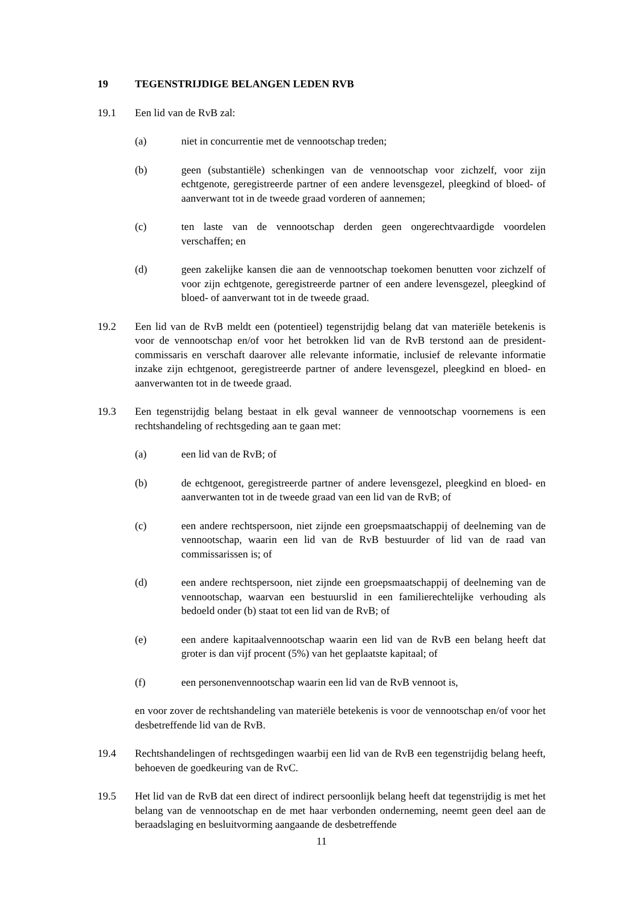19 TEGENSTRIJDIGE BELANGEN LEDEN RVB
19.1 Een lid van de RvB zal:
(a) niet in concurrentie met de vennootschap treden;
(b) geen (substantiële) schenkingen van de vennootschap voor zichzelf, voor zijn echtgenote, geregistreerde partner of een andere levensgezel, pleegkind of bloed- of aanverwant tot in de tweede graad vorderen of aannemen;
(c) ten laste van de vennootschap derden geen ongerechtvaardigde voordelen verschaffen; en
(d) geen zakelijke kansen die aan de vennootschap toekomen benutten voor zichzelf of voor zijn echtgenote, geregistreerde partner of een andere levensgezel, pleegkind of bloed- of aanverwant tot in de tweede graad.
19.2 Een lid van de RvB meldt een (potentieel) tegenstrijdig belang dat van materiële betekenis is voor de vennootschap en/of voor het betrokken lid van de RvB terstond aan de president-commissaris en verschaft daarover alle relevante informatie, inclusief de relevante informatie inzake zijn echtgenoot, geregistreerde partner of andere levensgezel, pleegkind en bloed- en aanverwanten tot in de tweede graad.
19.3 Een tegenstrijdig belang bestaat in elk geval wanneer de vennootschap voornemens is een rechtshandeling of rechtsgeding aan te gaan met:
(a) een lid van de RvB; of
(b) de echtgenoot, geregistreerde partner of andere levensgezel, pleegkind en bloed- en aanverwanten tot in de tweede graad van een lid van de RvB; of
(c) een andere rechtspersoon, niet zijnde een groepsmaatschappij of deelneming van de vennootschap, waarin een lid van de RvB bestuurder of lid van de raad van commissarissen is; of
(d) een andere rechtspersoon, niet zijnde een groepsmaatschappij of deelneming van de vennootschap, waarvan een bestuurslid in een familierechtelijke verhouding als bedoeld onder (b) staat tot een lid van de RvB; of
(e) een andere kapitaalvennootschap waarin een lid van de RvB een belang heeft dat groter is dan vijf procent (5%) van het geplaatste kapitaal; of
(f) een personenvennootschap waarin een lid van de RvB vennoot is,
en voor zover de rechtshandeling van materiële betekenis is voor de vennootschap en/of voor het desbetreffende lid van de RvB.
19.4 Rechtshandelingen of rechtsgedingen waarbij een lid van de RvB een tegenstrijdig belang heeft, behoeven de goedkeuring van de RvC.
19.5 Het lid van de RvB dat een direct of indirect persoonlijk belang heeft dat tegenstrijdig is met het belang van de vennootschap en de met haar verbonden onderneming, neemt geen deel aan de beraadslaging en besluitvorming aangaande de desbetreffende
11